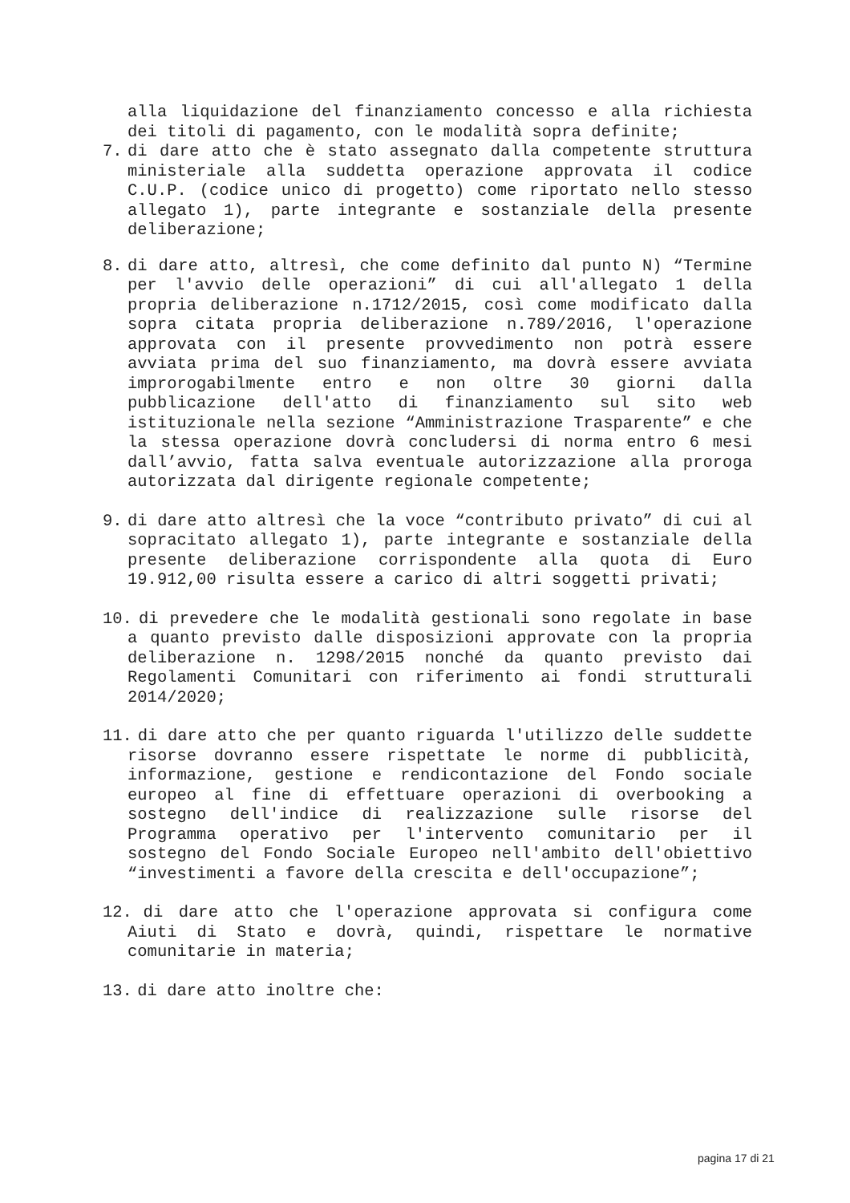alla liquidazione del finanziamento concesso e alla richiesta dei titoli di pagamento, con le modalità sopra definite;
7. di dare atto che è stato assegnato dalla competente struttura ministeriale alla suddetta operazione approvata il codice C.U.P. (codice unico di progetto) come riportato nello stesso allegato 1), parte integrante e sostanziale della presente deliberazione;
8. di dare atto, altresì, che come definito dal punto N) “Termine per l'avvio delle operazioni” di cui all'allegato 1 della propria deliberazione n.1712/2015, così come modificato dalla sopra citata propria deliberazione n.789/2016, l'operazione approvata con il presente provvedimento non potrà essere avviata prima del suo finanziamento, ma dovrà essere avviata improrogabilmente entro e non oltre 30 giorni dalla pubblicazione dell'atto di finanziamento sul sito web istituzionale nella sezione “Amministrazione Trasparente” e che la stessa operazione dovrà concludersi di norma entro 6 mesi dall’avvio, fatta salva eventuale autorizzazione alla proroga autorizzata dal dirigente regionale competente;
9. di dare atto altresì che la voce “contributo privato” di cui al sopracitato allegato 1), parte integrante e sostanziale della presente deliberazione corrispondente alla quota di Euro 19.912,00 risulta essere a carico di altri soggetti privati;
10.
di prevedere che le modalità gestionali sono regolate in base a quanto previsto dalle disposizioni approvate con la propria deliberazione n. 1298/2015 nonché da quanto previsto dai Regolamenti Comunitari con riferimento ai fondi strutturali 2014/2020;
11.
di dare atto che per quanto riguarda l'utilizzo delle suddette risorse dovranno essere rispettate le norme di pubblicità, informazione, gestione e rendicontazione del Fondo sociale europeo al fine di effettuare operazioni di overbooking a sostegno dell'indice di realizzazione sulle risorse del Programma operativo per l'intervento comunitario per il sostegno del Fondo Sociale Europeo nell'ambito dell'obiettivo “investimenti a favore della crescita e dell'occupazione”;
12.
di dare atto che l'operazione approvata si configura come Aiuti di Stato e dovrà, quindi, rispettare le normative comunitarie in materia;
13.
di dare atto inoltre che:
pagina 17 di 21